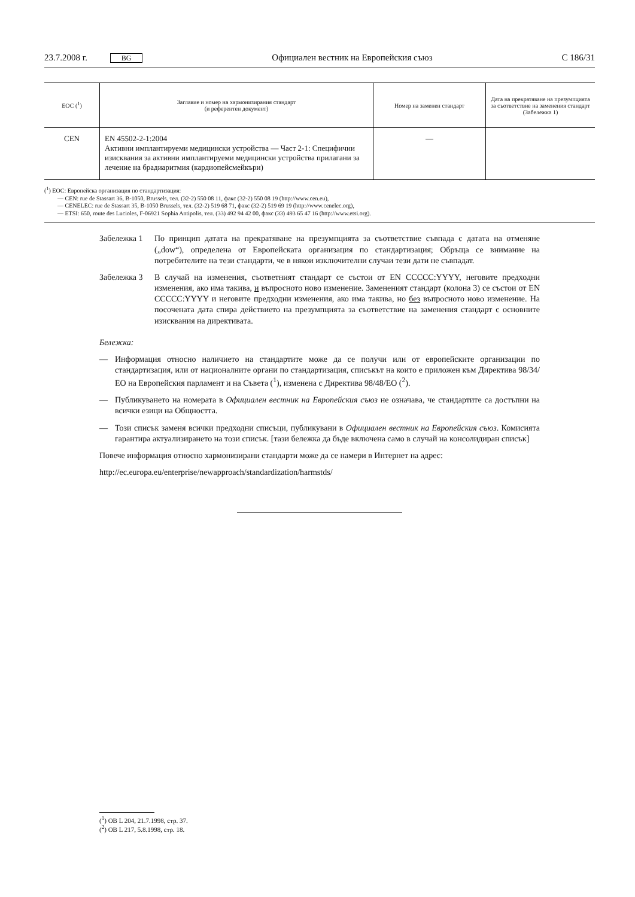23.7.2008 г. BG Официален вестник на Европейския съюз C 186/31
| ЕОС (<sup>1</sup>) | Заглавие и номер на хармонизирания стандарт (и референтен документ) | Номер на заменен стандарт | Дата на прекратяване на презумпцията за съответствие на заменения стандарт (Забележка 1) |
| --- | --- | --- | --- |
| CEN | EN 45502-2-1:2004 Активни имплантируеми медицински устройства — Част 2-1: Специфични изисквания за активни имплантируеми медицински устройства прилагани за лечение на брадиаритмия (кардиопейсмейкъри) | — | |
(<sup>1</sup>) ЕОС: Европейска организация по стандартизация:
— CEN: rue de Stassart 36, B-1050, Brussels, тел. (32-2) 550 08 11, факс (32-2) 550 08 19 (http://www.cen.eu),
— CENELEC: rue de Stassart 35, B-1050 Brussels, тел. (32-2) 519 68 71, факс (32-2) 519 69 19 (http://www.cenelec.org),
— ETSI: 650, route des Lucioles, F-06921 Sophia Antipolis, тел. (33) 492 94 42 00, факс (33) 493 65 47 16 (http://www.etsi.org).
Забележка 1 По принцип датата на прекратяване на презумпцията за съответствие съвпада с датата на отменяне („dow“), определена от Европейската организация по стандартизация; Обръща се внимание на потребителите на тези стандарти, че в някои изключителни случаи тези дати не съвпадат.
Забележка 3 В случай на изменения, съответният стандарт се състои от EN CCCCC:YYYY, неговите предходни изменения, ако има такива, и въпросното ново изменение. Замененият стандарт (колона 3) се състои от EN CCCCC:YYYY и неговите предходни изменения, ако има такива, но без въпросното ново изменение. На посочената дата спира действието на презумпцията за съответствие на заменения стандарт с основните изисквания на директивата.
Бележка:
— Информация относно наличието на стандартите може да се получи или от европейските организации по стандартизация, или от националните органи по стандартизация, списъкът на които е приложен към Директива 98/34/ЕО на Европейския парламент и на Съвета (<sup>1</sup>), изменена с Директива 98/48/ЕО (<sup>2</sup>).
— Публикуването на номерата в Официален вестник на Европейския съюз не означава, че стандартите са достъпни на всички езици на Общността.
— Този списък заменя всички предходни списъци, публикувани в Официален вестник на Европейския съюз. Комисията гарантира актуализирането на този списък. [тази бележка да бъде включена само в случай на консолидиран списък]
Повече информация относно хармонизирани стандарти може да се намери в Интернет на адрес:
http://ec.europa.eu/enterprise/newapproach/standardization/harmstds/
(<sup>1</sup>) ОВ L 204, 21.7.1998, стр. 37.
(<sup>2</sup>) ОВ L 217, 5.8.1998, стр. 18.